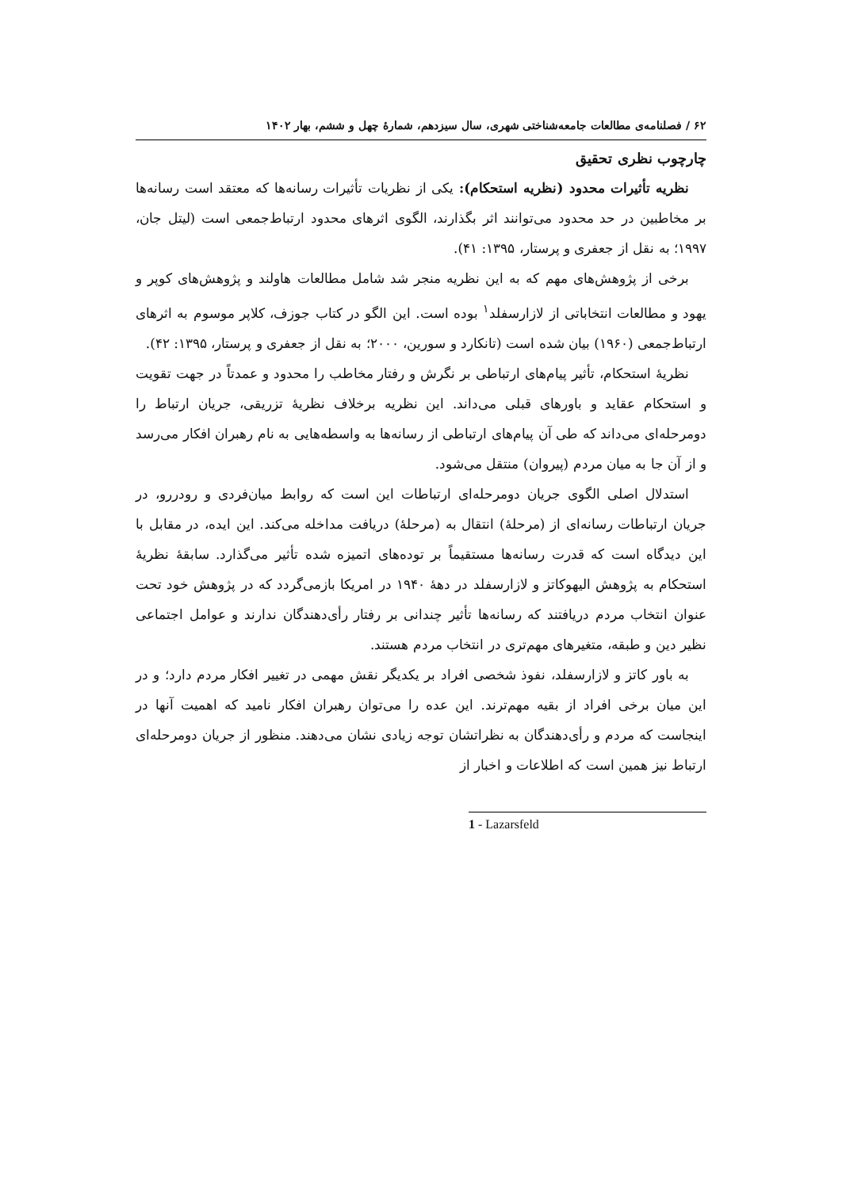۶۲ / فصلنامه‌ی مطالعات جامعه‌شناختی شهری، سال سیزدهم، شمارهٔ چهل و ششم، بهار ۱۴۰۲
چارچوب نظری تحقیق
نظریه تأثیرات محدود (نظریه استحکام): یکی از نظریات تأثیرات رسانه‌ها که معتقد است رسانه‌ها بر مخاطبین در حد محدود می‌توانند اثر بگذارند، الگوی اثرهای محدود ارتباط‌جمعی است (لیتل جان، ۱۹۹۷؛ به نقل از جعفری و پرستار، ۱۳۹۵: ۴۱).
برخی از پژوهش‌های مهم که به این نظریه منجر شد شامل مطالعات هاولند و پژوهش‌های کوپر و یهود و مطالعات انتخاباتی از لازارسفلد<sup>۱</sup> بوده است. این الگو در کتاب جوزف، کلاپر موسوم به اثرهای ارتباط‌جمعی (۱۹۶۰) بیان شده است (تانکارد و سورین، ۲۰۰۰؛ به نقل از جعفری و پرستار، ۱۳۹۵: ۴۲).
نظریهٔ استحکام، تأثیر پیام‌های ارتباطی بر نگرش و رفتار مخاطب را محدود و عمدتاً در جهت تقویت و استحکام عقاید و باورهای قبلی می‌داند. این نظریه برخلاف نظریهٔ تزریقی، جریان ارتباط را دومرحله‌ای می‌داند که طی آن پیام‌های ارتباطی از رسانه‌ها به واسطه‌هایی به نام رهبران افکار می‌رسد و از آن جا به میان مردم (پیروان) منتقل می‌شود.
استدلال اصلی الگوی جریان دومرحله‌ای ارتباطات این است که روابط میان‌فردی و رودررو، در جریان ارتباطات رسانه‌ای از (مرحلهٔ) انتقال به (مرحلهٔ) دریافت مداخله می‌کند. این ایده، در مقابل با این دیدگاه است که قدرت رسانه‌ها مستقیماً بر توده‌های اتمیزه شده تأثیر می‌گذارد. سابقهٔ نظریهٔ استحکام به پژوهش الیهوکاتز و لازارسفلد در دههٔ ۱۹۴۰ در امریکا بازمی‌گردد که در پژوهش خود تحت عنوان انتخاب مردم دریافتند که رسانه‌ها تأثیر چندانی بر رفتار رأی‌دهندگان ندارند و عوامل اجتماعی نظیر دین و طبقه، متغیرهای مهم‌تری در انتخاب مردم هستند.
به باور کاتز و لازارسفلد، نفوذ شخصی افراد بر یکدیگر نقش مهمی در تغییر افکار مردم دارد؛ و در این میان برخی افراد از بقیه مهم‌ترند. این عده را می‌توان رهبران افکار نامید که اهمیت آنها در اینجاست که مردم و رأی‌دهندگان به نظراتشان توجه زیادی نشان می‌دهند. منظور از جریان دومرحله‌ای ارتباط نیز همین است که اطلاعات و اخبار از
1 - Lazarsfeld